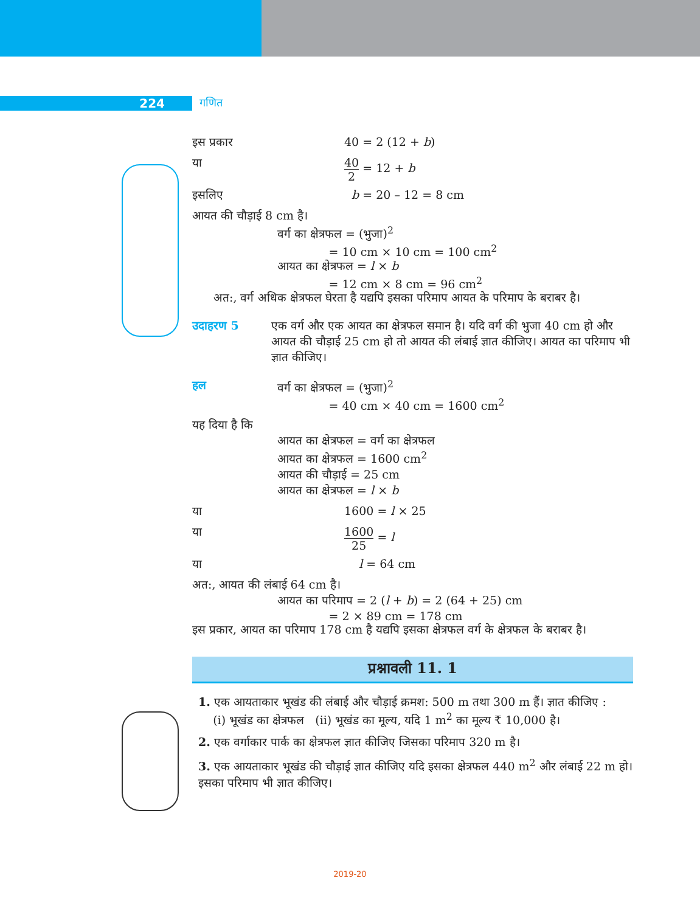224 गणित
इस प्रकार 40 = 2 (12 + b)
या 40 2 = 12 + b
इसलिए b = 20 – 12 = 8 cm
आयत की चौड़ाई 8 cm है।
वर्ग का क्षेत्रफल = (भुजा)<sup>2</sup>
= 10 cm × 10 cm = 100 cm<sup>2</sup>
आयत का क्षेत्रफल = l × b
= 12 cm × 8 cm = 96 cm<sup>2</sup>
अत:, वर्ग अधिक क्षेत्रफल घेरता है यद्यपि इसका परिमाप आयत के परिमाप के बराबर है।
उदाहरण 5 एक वर्ग और एक आयत का क्षेत्रफल समान है। यदि वर्ग की भुजा 40 cm हो और आयत की चौड़ाई 25 cm हो तो आयत की लंबाई ज्ञात कीजिए। आयत का परिमाप भी ज्ञात कीजिए।
हल वर्ग का क्षेत्रफल = (भुजा)<sup>2</sup>
= 40 cm × 40 cm = 1600 cm<sup>2</sup>
यह दिया है कि
आयत का क्षेत्रफल = वर्ग का क्षेत्रफल
आयत का क्षेत्रफल = 1600 cm<sup>2</sup>
आयत की चौड़ाई = 25 cm
आयत का क्षेत्रफल = l × b
या 1600 = l × 25
या 1600 25 = l
या l = 64 cm
अत:, आयत की लंबाई 64 cm है।
आयत का परिमाप = 2 (l + b) = 2 (64 + 25) cm
= 2 × 89 cm = 178 cm
इस प्रकार, आयत का परिमाप 178 cm है यद्यपि इसका क्षेत्रफल वर्ग के क्षेत्रफल के बराबर है।
प्रश्नावली 11. 1
1. एक आयताकार भूखंड की लंबाई और चौड़ाई क्रमश: 500 m तथा 300 m हैं। ज्ञात कीजिए :
(i) भूखंड का क्षेत्रफल (ii) भूखंड का मूल्य, यदि 1 m<sup>2</sup> का मूल्य ₹ 10,000 है।
2. एक वर्गाकार पार्क का क्षेत्रफल ज्ञात कीजिए जिसका परिमाप 320 m है।
3. एक आयताकार भूखंड की चौड़ाई ज्ञात कीजिए यदि इसका क्षेत्रफल 440 m<sup>2</sup> और लंबाई 22 m हो। इसका परिमाप भी ज्ञात कीजिए।
2019-20